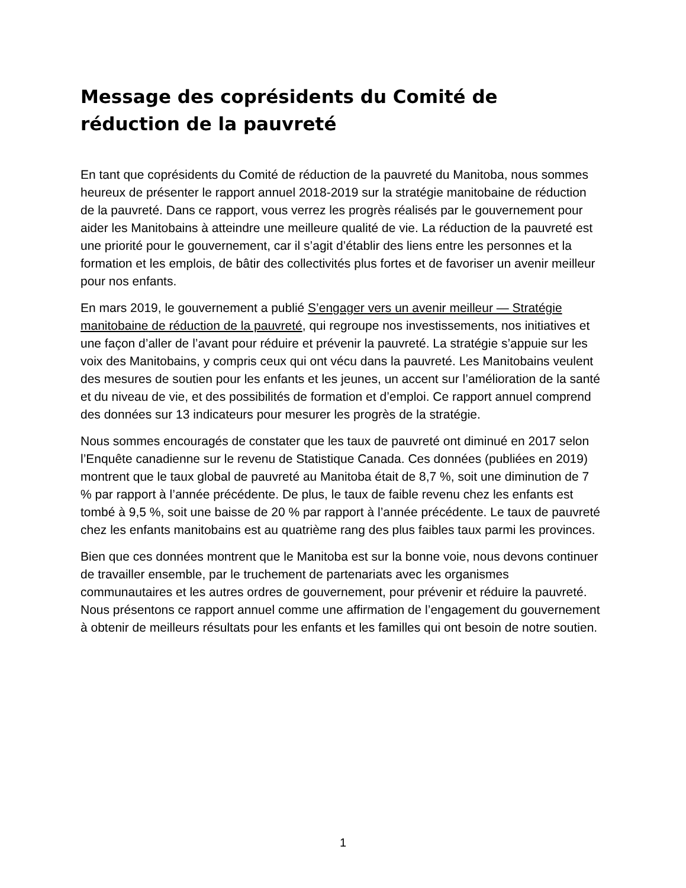Message des coprésidents du Comité de réduction de la pauvreté
En tant que coprésidents du Comité de réduction de la pauvreté du Manitoba, nous sommes heureux de présenter le rapport annuel 2018-2019 sur la stratégie manitobaine de réduction de la pauvreté. Dans ce rapport, vous verrez les progrès réalisés par le gouvernement pour aider les Manitobains à atteindre une meilleure qualité de vie. La réduction de la pauvreté est une priorité pour le gouvernement, car il s’agit d’établir des liens entre les personnes et la formation et les emplois, de bâtir des collectivités plus fortes et de favoriser un avenir meilleur pour nos enfants.
En mars 2019, le gouvernement a publié S’engager vers un avenir meilleur — Stratégie manitobaine de réduction de la pauvreté, qui regroupe nos investissements, nos initiatives et une façon d’aller de l’avant pour réduire et prévenir la pauvreté. La stratégie s’appuie sur les voix des Manitobains, y compris ceux qui ont vécu dans la pauvreté. Les Manitobains veulent des mesures de soutien pour les enfants et les jeunes, un accent sur l’amélioration de la santé et du niveau de vie, et des possibilités de formation et d’emploi. Ce rapport annuel comprend des données sur 13 indicateurs pour mesurer les progrès de la stratégie.
Nous sommes encouragés de constater que les taux de pauvreté ont diminué en 2017 selon l’Enquête canadienne sur le revenu de Statistique Canada. Ces données (publiées en 2019) montrent que le taux global de pauvreté au Manitoba était de 8,7 %, soit une diminution de 7 % par rapport à l’année précédente. De plus, le taux de faible revenu chez les enfants est tombé à 9,5 %, soit une baisse de 20 % par rapport à l’année précédente. Le taux de pauvreté chez les enfants manitobains est au quatrième rang des plus faibles taux parmi les provinces.
Bien que ces données montrent que le Manitoba est sur la bonne voie, nous devons continuer de travailler ensemble, par le truchement de partenariats avec les organismes communautaires et les autres ordres de gouvernement, pour prévenir et réduire la pauvreté. Nous présentons ce rapport annuel comme une affirmation de l’engagement du gouvernement à obtenir de meilleurs résultats pour les enfants et les familles qui ont besoin de notre soutien.
1